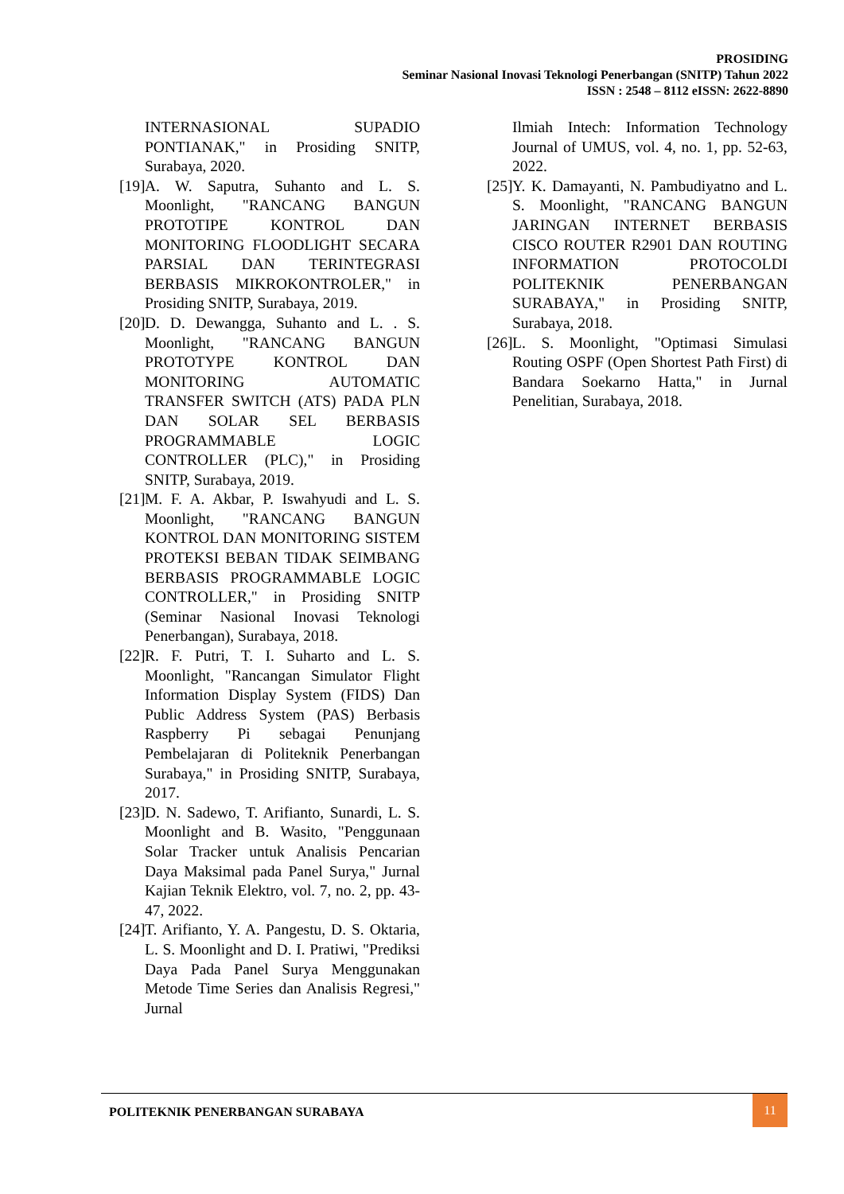PROSIDING
Seminar Nasional Inovasi Teknologi Penerbangan (SNITP) Tahun 2022
ISSN : 2548 – 8112 eISSN: 2622-8890
INTERNASIONAL SUPADIO PONTIANAK," in Prosiding SNITP, Surabaya, 2020.
[19] A. W. Saputra, Suhanto and L. S. Moonlight, "RANCANG BANGUN PROTOTIPE KONTROL DAN MONITORING FLOODLIGHT SECARA PARSIAL DAN TERINTEGRASI BERBASIS MIKROKONTROLER," in Prosiding SNITP, Surabaya, 2019.
[20] D. D. Dewangga, Suhanto and L. . S. Moonlight, "RANCANG BANGUN PROTOTYPE KONTROL DAN MONITORING AUTOMATIC TRANSFER SWITCH (ATS) PADA PLN DAN SOLAR SEL BERBASIS PROGRAMMABLE LOGIC CONTROLLER (PLC)," in Prosiding SNITP, Surabaya, 2019.
[21] M. F. A. Akbar, P. Iswahyudi and L. S. Moonlight, "RANCANG BANGUN KONTROL DAN MONITORING SISTEM PROTEKSI BEBAN TIDAK SEIMBANG BERBASIS PROGRAMMABLE LOGIC CONTROLLER," in Prosiding SNITP (Seminar Nasional Inovasi Teknologi Penerbangan), Surabaya, 2018.
[22] R. F. Putri, T. I. Suharto and L. S. Moonlight, "Rancangan Simulator Flight Information Display System (FIDS) Dan Public Address System (PAS) Berbasis Raspberry Pi sebagai Penunjang Pembelajaran di Politeknik Penerbangan Surabaya," in Prosiding SNITP, Surabaya, 2017.
[23] D. N. Sadewo, T. Arifianto, Sunardi, L. S. Moonlight and B. Wasito, "Penggunaan Solar Tracker untuk Analisis Pencarian Daya Maksimal pada Panel Surya," Jurnal Kajian Teknik Elektro, vol. 7, no. 2, pp. 43-47, 2022.
[24] T. Arifianto, Y. A. Pangestu, D. S. Oktaria, L. S. Moonlight and D. I. Pratiwi, "Prediksi Daya Pada Panel Surya Menggunakan Metode Time Series dan Analisis Regresi," Jurnal
Ilmiah Intech: Information Technology Journal of UMUS, vol. 4, no. 1, pp. 52-63, 2022.
[25] Y. K. Damayanti, N. Pambudiyatno and L. S. Moonlight, "RANCANG BANGUN JARINGAN INTERNET BERBASIS CISCO ROUTER R2901 DAN ROUTING INFORMATION PROTOCOLDI POLITEKNIK PENERBANGAN SURABAYA," in Prosiding SNITP, Surabaya, 2018.
[26] L. S. Moonlight, "Optimasi Simulasi Routing OSPF (Open Shortest Path First) di Bandara Soekarno Hatta," in Jurnal Penelitian, Surabaya, 2018.
POLITEKNIK PENERBANGAN SURABAYA
11